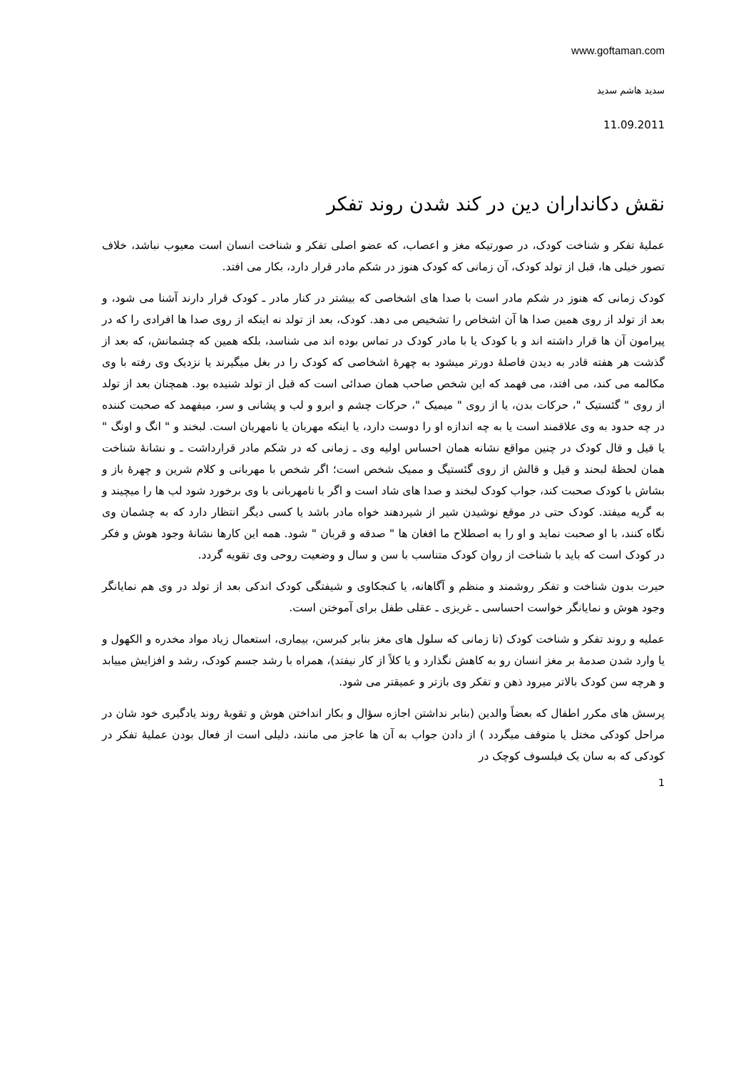www.goftaman.com
سدید هاشم سدید
11.09.2011
نقش دکانداران دین در کند شدن روند تفکر
عملیهٔ تفکر و شناخت کودک، در صورتیکه مغز و اعصاب، که عضو اصلی تفکر و شناخت انسان است معیوب نباشد، خلاف تصور خیلی ها، قبل از تولد کودک، آن زمانی که کودک هنوز در شکم مادر قرار دارد، بکار می افتد.
کودک زمانی که هنوز در شکم مادر است با صدا های اشخاصی که بیشتر در کنار مادر ـ کودک قرار دارند آشنا می شود، و بعد از تولد از روی همین صدا ها آن اشخاص را تشخیص می دهد. کودک، بعد از تولد نه اینکه از روی صدا ها افرادی را که در پیرامون آن ها قرار داشته اند و با کودک یا با مادر کودک در تماس بوده اند می شناسد، بلکه همین که چشمانش، که بعد از گذشت هر هفته قادر به دیدن فاصلهٔ دورتر میشود به چهرهٔ اشخاصی که کودک را در بغل میگیرند یا نزدیک وی رفته با وی مکالمه می کند، می افتد، می فهمد که این شخص صاحب همان صدائی است که قبل از تولد شنیده بود. همچنان بعد از تولد از روی " گئستیک "، حرکات بدن، یا از روی " میمیک "، حرکات چشم و ابرو و لب و پشانی و سر، میفهمد که صحبت کننده در چه حدود به وی علاقمند است یا به چه اندازه او را دوست دارد، یا اینکه مهربان یا نامهربان است. لبخند و " انگ و اونگ " یا قیل و قال کودک در چنین مواقع نشانه همان احساس اولیه وی ـ زمانی که در شکم مادر قرارداشت ـ و نشانهٔ شناخت همان لحظهٔ لبحند و قیل و قالش از روی گئستیگ و ممیک شخص است؛ اگر شخص با مهربانی و کلام شرین و چهرهٔ باز و بشاش با کودک صحبت کند، جواب کودک لبخند و صدا های شاد است و اگر با نامهربانی با وی برخورد شود لب ها را میچیند و به گریه میفتد. کودک حتی در موقع نوشیدن شیر از شیردهند خواه مادر باشد یا کسی دیگر انتظار دارد که به چشمان وی نگاه کنند، با او صحبت نماید و او را به اصطلاح ما افغان ها " صدقه و قربان " شود. همه این کارها نشانهٔ وجود هوش و فکر در کودک است که باید با شناخت از روان کودک متناسب با سن و سال و وضعیت روحی وی تقویه گردد.
حیرت بدون شناخت و تفکر روشمند و منظم و آگاهانه، یا کنجکاوی و شیفتگی کودک اندکی بعد از تولد در وی هم نمایانگر وجود هوش و نمایانگر خواست احساسی ـ غریزی ـ عقلی طفل برای آموختن است.
عملیه و روند تفکر و شناخت کودک (تا زمانی که سلول های مغز بنابر کبرسن، بیماری، استعمال زیاد مواد مخدره و الکهول و یا وارد شدن صدمهٔ بر مغز انسان رو به کاهش نگذارد و یا کلاً از کار نیفتد)، همراه با رشد جسم کودک، رشد و افزایش مییابد و هرچه سن کودک بالاتر میرود ذهن و تفکر وی بازتر و عمیقتر می شود.
پرسش های مکرر اطفال که بعضاً والدین (بنابر نداشتن اجازه سؤال و بکار انداختن هوش و تقویهٔ روند یادگیری خود شان در مراحل کودکی مختل یا متوقف میگردد ) از دادن جواب به آن ها عاجز می مانند، دلیلی است از فعال بودن عملیهٔ تفکر در کودکی که به سان یک فیلسوف کوچک در
1